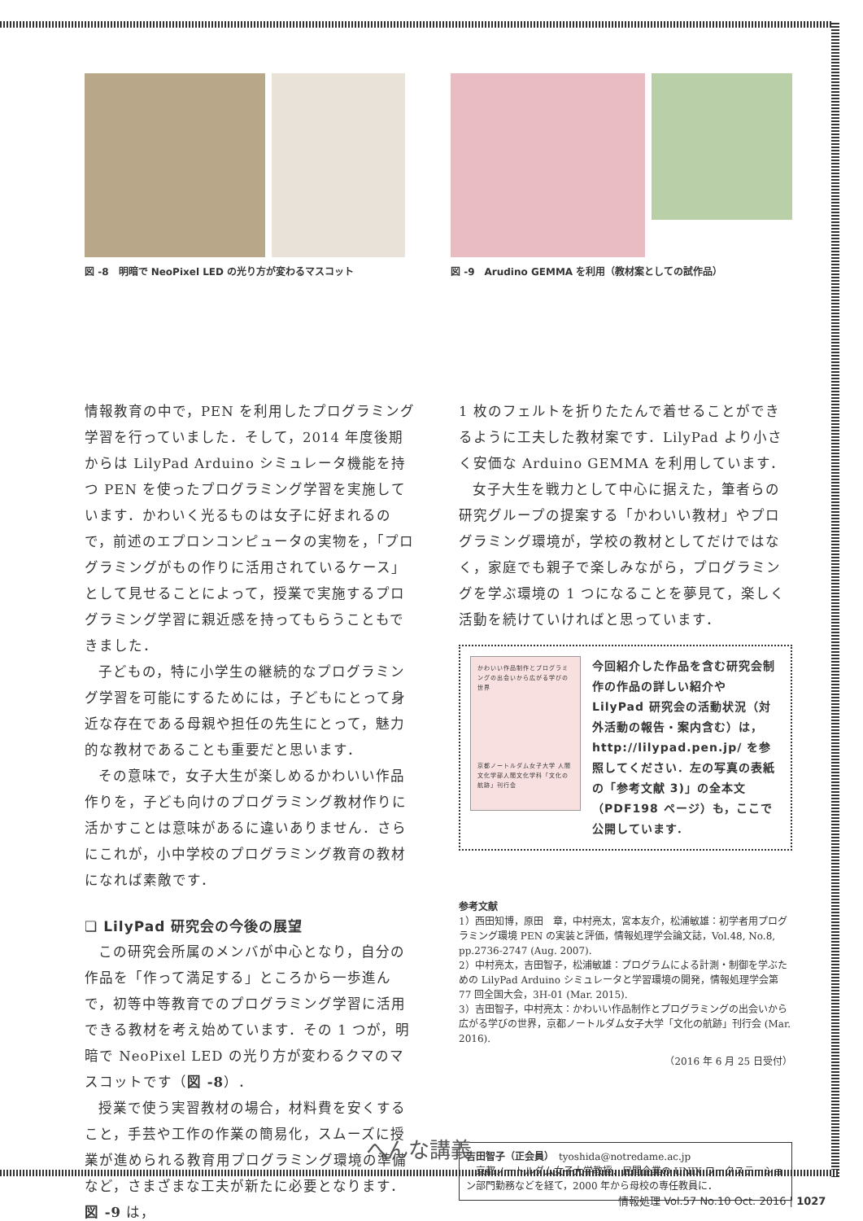図 -8　明暗で NeoPixel LED の光り方が変わるマスコット
図 -9　Arudino GEMMA を利用（教材案としての試作品）
情報教育の中で，PEN を利用したプログラミング学習を行っていました．そして，2014 年度後期からは LilyPad Arduino シミュレータ機能を持つ PEN を使ったプログラミング学習を実施しています．かわいく光るものは女子に好まれるので，前述のエプロンコンピュータの実物を，「プログラミングがもの作りに活用されているケース」として見せることによって，授業で実施するプログラミング学習に親近感を持ってもらうこともできました．
子どもの，特に小学生の継続的なプログラミング学習を可能にするためには，子どもにとって身近な存在である母親や担任の先生にとって，魅力的な教材であることも重要だと思います．
その意味で，女子大生が楽しめるかわいい作品作りを，子ども向けのプログラミング教材作りに活かすことは意味があるに違いありません．さらにこれが，小中学校のプログラミング教育の教材になれば素敵です．
❏ LilyPad 研究会の今後の展望
この研究会所属のメンバが中心となり，自分の作品を「作って満足する」ところから一歩進んで，初等中等教育でのプログラミング学習に活用できる教材を考え始めています．その 1 つが，明暗で NeoPixel LED の光り方が変わるクマのマスコットです（図 -8）．
授業で使う実習教材の場合，材料費を安くすること，手芸や工作の作業の簡易化，スムーズに授業が進められる教育用プログラミング環境の準備など，さまざまな工夫が新たに必要となります．図 -9 は，
1 枚のフェルトを折りたたんで着せることができるように工夫した教材案です．LilyPad より小さく安価な Arduino GEMMA を利用しています．
女子大生を戦力として中心に据えた，筆者らの研究グループの提案する「かわいい教材」やプログラミング環境が，学校の教材としてだけではなく，家庭でも親子で楽しみながら，プログラミングを学ぶ環境の 1 つになることを夢見て，楽しく活動を続けていければと思っています．
かわいい作品制作とプログラミングの出会いから広がる学びの世界
京都ノートルダム女子大学 人間文化学部人間文化学科「文化の航跡」刊行会
今回紹介した作品を含む研究会制作の作品の詳しい紹介や LilyPad 研究会の活動状況（対外活動の報告・案内含む）は，http://lilypad.pen.jp/ を参照してください．左の写真の表紙の「参考文献 3)」の全本文（PDF198 ページ）も，ここで公開しています．
参考文献
1）西田知博，原田　章，中村亮太，宮本友介，松浦敏雄：初学者用プログラミング環境 PEN の実装と評価，情報処理学会論文誌，Vol.48, No.8, pp.2736-2747 (Aug. 2007).
2）中村亮太，吉田智子，松浦敏雄：プログラムによる計測・制御を学ぶための LilyPad Arduino シミュレータと学習環境の開発，情報処理学会第 77 回全国大会，3H-01 (Mar. 2015).
3）吉田智子，中村亮太：かわいい作品制作とプログラミングの出会いから広がる学びの世界，京都ノートルダム女子大学「文化の航跡」刊行会 (Mar. 2016).
（2016 年 6 月 25 日受付）
吉田智子（正会員）　tyoshida@notredame.ac.jp
　京都ノートルダム女子大学教授．民間企業の UNIX ワークステーション部門勤務などを経て，2000 年から母校の専任教員に．
へんな講義
情報処理 Vol.57 No.10 Oct. 2016 | 1027